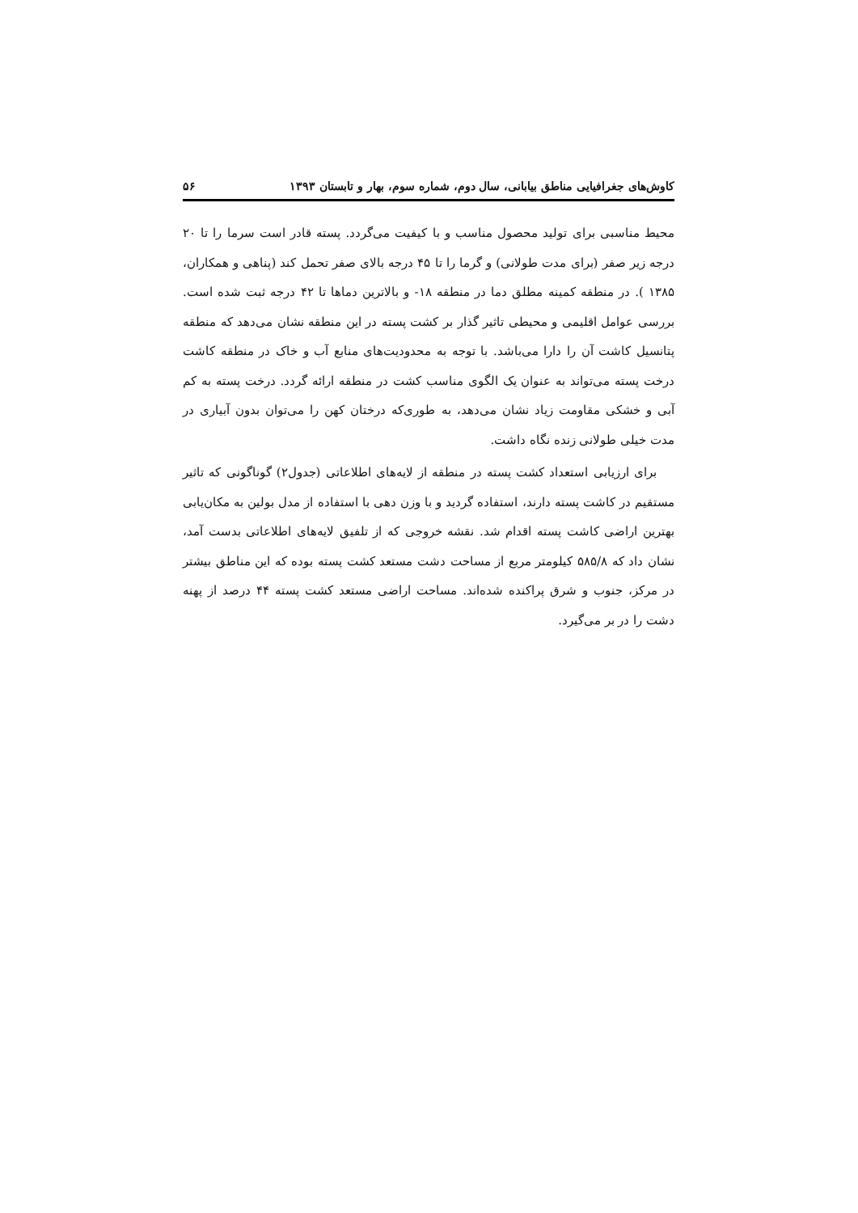کاوش‌های جغرافیایی مناطق بیابانی، سال دوم، شماره سوم، بهار و تابستان ۱۳۹۳ ۵۶
محیط مناسبی برای تولید محصول مناسب و با کیفیت می‌گردد. پسته قادر است سرما را تا ۲۰ درجه زیر صفر (برای مدت طولانی) و گرما را تا ۴۵ درجه بالای صفر تحمل کند (پناهی و همکاران، ۱۳۸۵ ). در منطقه کمینه مطلق دما در منطقه ۱۸- و بالاترین دماها تا ۴۲ درجه ثبت شده است. بررسی عوامل اقلیمی و محیطی تاثیر گذار بر کشت پسته در این منطقه نشان می‌دهد که منطقه پتانسیل کاشت آن را دارا می‌باشد. با توجه به محدودیت‌های منابع آب و خاک در منطقه کاشت درخت پسته می‌تواند به عنوان یک الگوی مناسب کشت در منطقه ارائه گردد. درخت پسته به کم آبی و خشکی مقاومت زیاد نشان می‌دهد، به طوری‌که درختان کهن را می‌توان بدون آبیاری در مدت خیلی طولانی زنده نگاه داشت.
برای ارزیابی استعداد کشت پسته در منطقه از لایه‌های اطلاعاتی (جدول۲) گوناگونی که تاثیر مستقیم در کاشت پسته دارند، استفاده گردید و با وزن دهی با استفاده از مدل بولین به مکان‌یابی بهترین اراضی کاشت پسته اقدام شد. نقشه خروجی که از تلفیق لایه‌های اطلاعاتی بدست آمد، نشان داد که ۵۸۵/۸ کیلومتر مربع از مساحت دشت مستعد کشت پسته بوده که این مناطق بیشتر در مرکز، جنوب و شرق پراکنده شده‌اند. مساحت اراضی مستعد کشت پسته ۴۴ درصد از پهنه دشت را در بر می‌گیرد.